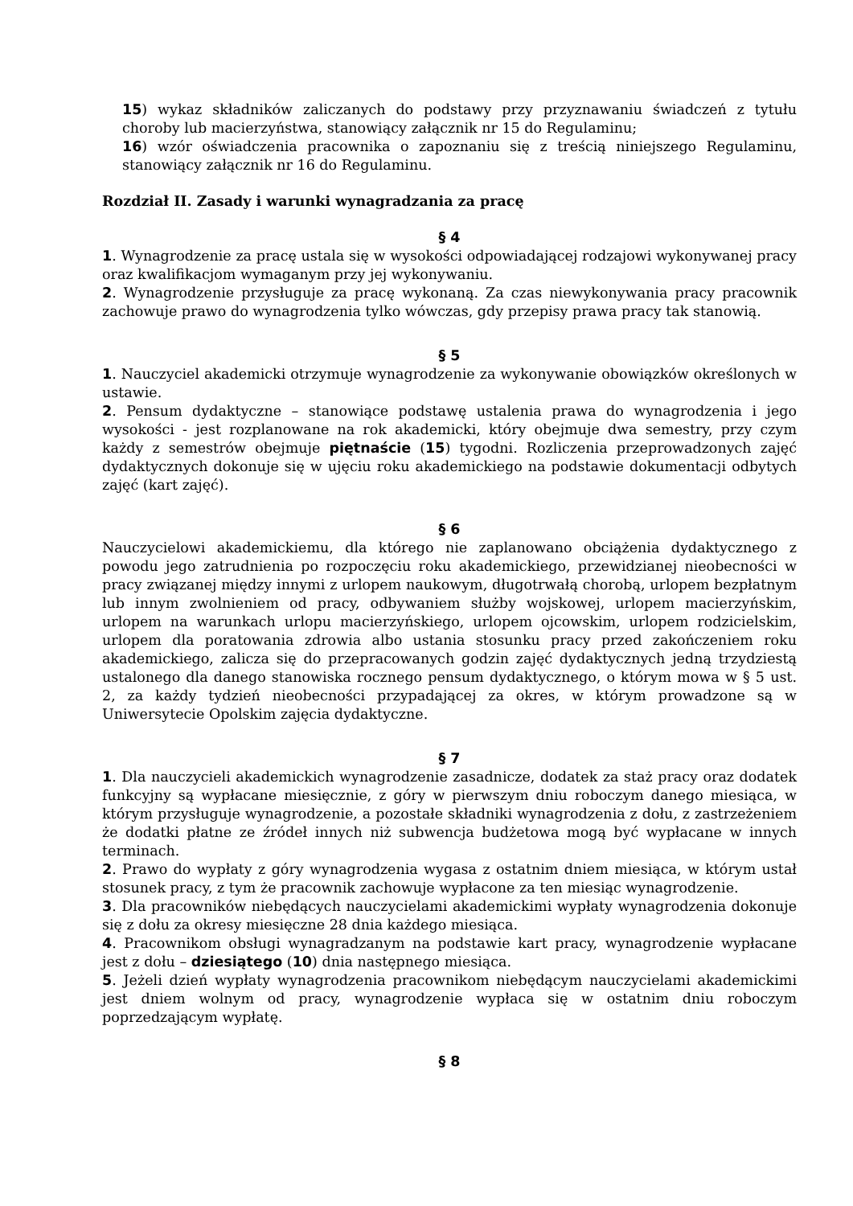15) wykaz składników zaliczanych do podstawy przy przyznawaniu świadczeń z tytułu choroby lub macierzyństwa, stanowiący załącznik nr 15 do Regulaminu;
16) wzór oświadczenia pracownika o zapoznaniu się z treścią niniejszego Regulaminu, stanowiący załącznik nr 16 do Regulaminu.
Rozdział II. Zasady i warunki wynagradzania za pracę
§ 4
1. Wynagrodzenie za pracę ustala się w wysokości odpowiadającej rodzajowi wykonywanej pracy oraz kwalifikacjom wymaganym przy jej wykonywaniu.
2. Wynagrodzenie przysługuje za pracę wykonaną. Za czas niewykonywania pracy pracownik zachowuje prawo do wynagrodzenia tylko wówczas, gdy przepisy prawa pracy tak stanowią.
§ 5
1. Nauczyciel akademicki otrzymuje wynagrodzenie za wykonywanie obowiązków określonych w ustawie.
2. Pensum dydaktyczne – stanowiące podstawę ustalenia prawa do wynagrodzenia i jego wysokości - jest rozplanowane na rok akademicki, który obejmuje dwa semestry, przy czym każdy z semestrów obejmuje piętnaście (15) tygodni. Rozliczenia przeprowadzonych zajęć dydaktycznych dokonuje się w ujęciu roku akademickiego na podstawie dokumentacji odbytych zajęć (kart zajęć).
§ 6
Nauczycielowi akademickiemu, dla którego nie zaplanowano obciążenia dydaktycznego z powodu jego zatrudnienia po rozpoczęciu roku akademickiego, przewidzianej nieobecności w pracy związanej między innymi z urlopem naukowym, długotrwałą chorobą, urlopem bezpłatnym lub innym zwolnieniem od pracy, odbywaniem służby wojskowej, urlopem macierzyńskim, urlopem na warunkach urlopu macierzyńskiego, urlopem ojcowskim, urlopem rodzicielskim, urlopem dla poratowania zdrowia albo ustania stosunku pracy przed zakończeniem roku akademickiego, zalicza się do przepracowanych godzin zajęć dydaktycznych jedną trzydziestą ustalonego dla danego stanowiska rocznego pensum dydaktycznego, o którym mowa w § 5 ust. 2, za każdy tydzień nieobecności przypadającej za okres, w którym prowadzone są w Uniwersytecie Opolskim zajęcia dydaktyczne.
§ 7
1. Dla nauczycieli akademickich wynagrodzenie zasadnicze, dodatek za staż pracy oraz dodatek funkcyjny są wypłacane miesięcznie, z góry w pierwszym dniu roboczym danego miesiąca, w którym przysługuje wynagrodzenie, a pozostałe składniki wynagrodzenia z dołu, z zastrzeżeniem że dodatki płatne ze źródeł innych niż subwencja budżetowa mogą być wypłacane w innych terminach.
2. Prawo do wypłaty z góry wynagrodzenia wygasa z ostatnim dniem miesiąca, w którym ustał stosunek pracy, z tym że pracownik zachowuje wypłacone za ten miesiąc wynagrodzenie.
3. Dla pracowników niebędących nauczycielami akademickimi wypłaty wynagrodzenia dokonuje się z dołu za okresy miesięczne 28 dnia każdego miesiąca.
4. Pracownikom obsługi wynagradzanym na podstawie kart pracy, wynagrodzenie wypłacane jest z dołu – dziesiątego (10) dnia następnego miesiąca.
5. Jeżeli dzień wypłaty wynagrodzenia pracownikom niebędącym nauczycielami akademickimi jest dniem wolnym od pracy, wynagrodzenie wypłaca się w ostatnim dniu roboczym poprzedzającym wypłatę.
§ 8